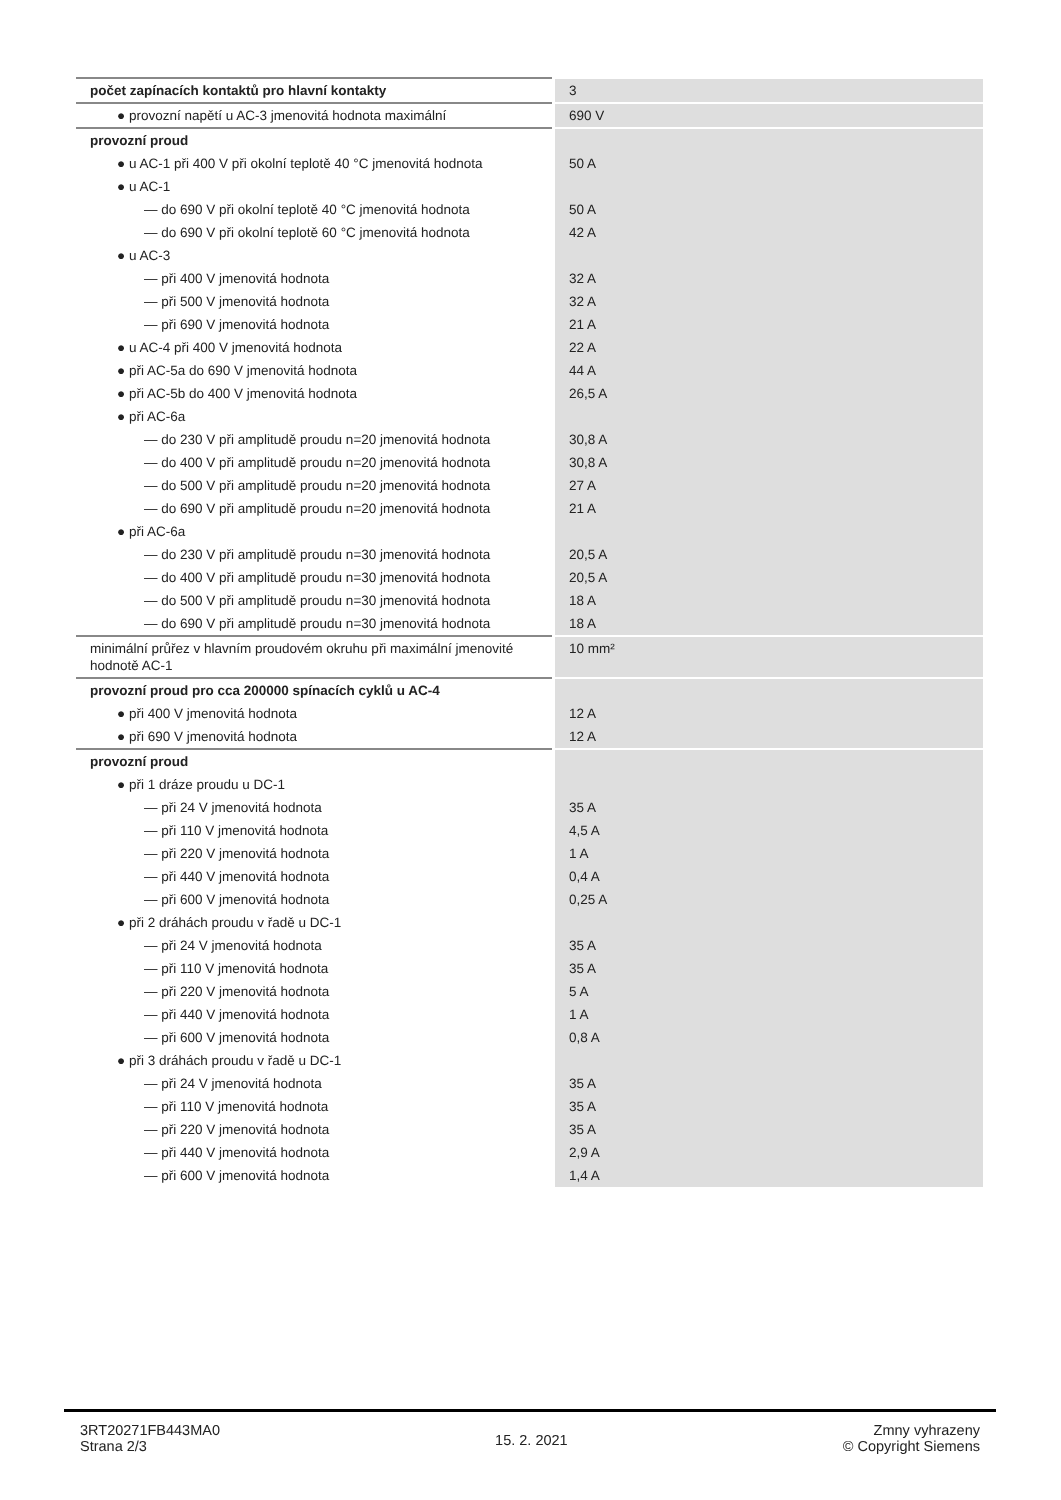| počet zapínacích kontaktů pro hlavní kontakty | 3 |
| ● provozní napětí u AC-3 jmenovitá hodnota maximální | 690 V |
| provozní proud | |
| ● u AC-1 při 400 V při okolní teplotě 40 °C jmenovitá hodnota | 50 A |
| ● u AC-1 | |
| — do 690 V při okolní teplotě 40 °C jmenovitá hodnota | 50 A |
| — do 690 V při okolní teplotě 60 °C jmenovitá hodnota | 42 A |
| ● u AC-3 | |
| — při 400 V jmenovitá hodnota | 32 A |
| — při 500 V jmenovitá hodnota | 32 A |
| — při 690 V jmenovitá hodnota | 21 A |
| ● u AC-4 při 400 V jmenovitá hodnota | 22 A |
| ● při AC-5a do 690 V jmenovitá hodnota | 44 A |
| ● při AC-5b do 400 V jmenovitá hodnota | 26,5 A |
| ● při AC-6a | |
| — do 230 V při amplitudě proudu n=20 jmenovitá hodnota | 30,8 A |
| — do 400 V při amplitudě proudu n=20 jmenovitá hodnota | 30,8 A |
| — do 500 V při amplitudě proudu n=20 jmenovitá hodnota | 27 A |
| — do 690 V při amplitudě proudu n=20 jmenovitá hodnota | 21 A |
| ● při AC-6a | |
| — do 230 V při amplitudě proudu n=30 jmenovitá hodnota | 20,5 A |
| — do 400 V při amplitudě proudu n=30 jmenovitá hodnota | 20,5 A |
| — do 500 V při amplitudě proudu n=30 jmenovitá hodnota | 18 A |
| — do 690 V při amplitudě proudu n=30 jmenovitá hodnota | 18 A |
| minimální průřez v hlavním proudovém okruhu při maximální jmenovité hodnotě AC-1 | 10 mm² |
| provozní proud pro cca 200000 spínacích cyklů u AC-4 | |
| ● při 400 V jmenovitá hodnota | 12 A |
| ● při 690 V jmenovitá hodnota | 12 A |
| provozní proud | |
| ● při 1 dráze proudu u DC-1 | |
| — při 24 V jmenovitá hodnota | 35 A |
| — při 110 V jmenovitá hodnota | 4,5 A |
| — při 220 V jmenovitá hodnota | 1 A |
| — při 440 V jmenovitá hodnota | 0,4 A |
| — při 600 V jmenovitá hodnota | 0,25 A |
| ● při 2 dráhách proudu v řadě u DC-1 | |
| — při 24 V jmenovitá hodnota | 35 A |
| — při 110 V jmenovitá hodnota | 35 A |
| — při 220 V jmenovitá hodnota | 5 A |
| — při 440 V jmenovitá hodnota | 1 A |
| — při 600 V jmenovitá hodnota | 0,8 A |
| ● při 3 dráhách proudu v řadě u DC-1 | |
| — při 24 V jmenovitá hodnota | 35 A |
| — při 110 V jmenovitá hodnota | 35 A |
| — při 220 V jmenovitá hodnota | 35 A |
| — při 440 V jmenovitá hodnota | 2,9 A |
| — při 600 V jmenovitá hodnota | 1,4 A |
3RT20271FB443MA0
Strana 2/3
15. 2. 2021
Zmny vyhrazeny
© Copyright Siemens